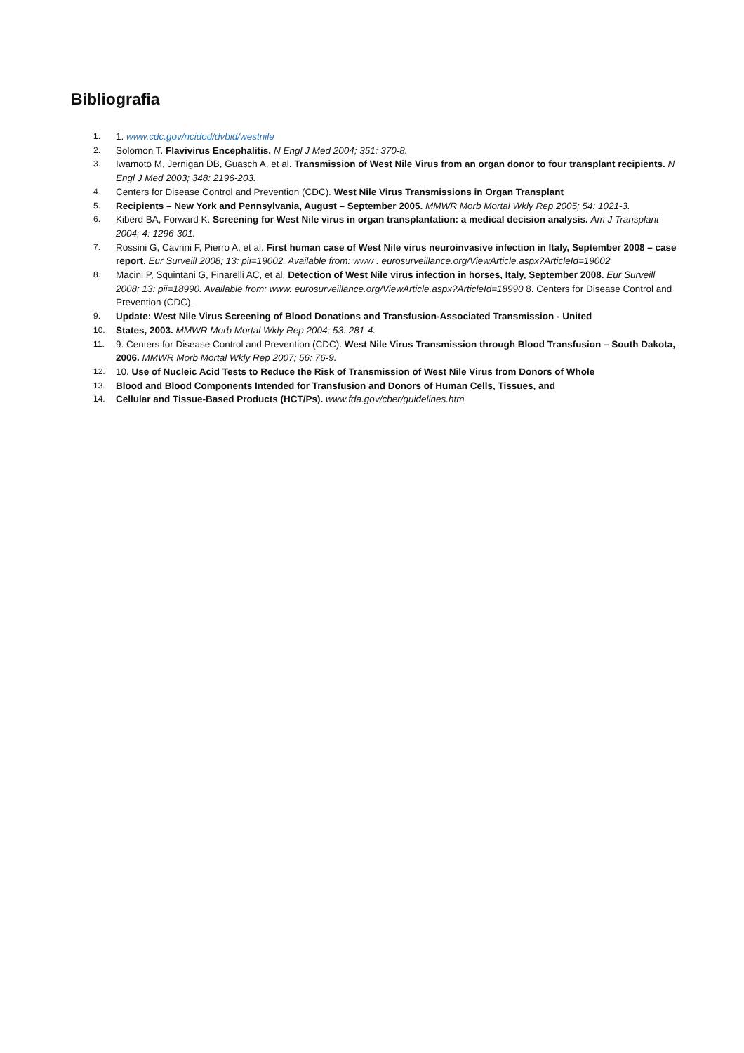Bibliografia
1. 1. www.cdc.gov/ncidod/dvbid/westnile
2. Solomon T. Flavivirus Encephalitis. N Engl J Med 2004; 351: 370-8.
3. Iwamoto M, Jernigan DB, Guasch A, et al. Transmission of West Nile Virus from an organ donor to four transplant recipients. N Engl J Med 2003; 348: 2196-203.
4. Centers for Disease Control and Prevention (CDC). West Nile Virus Transmissions in Organ Transplant
5. Recipients – New York and Pennsylvania, August – September 2005. MMWR Morb Mortal Wkly Rep 2005; 54: 1021-3.
6. Kiberd BA, Forward K. Screening for West Nile virus in organ transplantation: a medical decision analysis. Am J Transplant 2004; 4: 1296-301.
7. Rossini G, Cavrini F, Pierro A, et al. First human case of West Nile virus neuroinvasive infection in Italy, September 2008 – case report. Eur Surveill 2008; 13: pii=19002. Available from: www . eurosurveillance.org/ViewArticle.aspx?ArticleId=19002
8. Macini P, Squintani G, Finarelli AC, et al. Detection of West Nile virus infection in horses, Italy, September 2008. Eur Surveill 2008; 13: pii=18990. Available from: www. eurosurveillance.org/ViewArticle.aspx?ArticleId=18990 8. Centers for Disease Control and Prevention (CDC).
9. Update: West Nile Virus Screening of Blood Donations and Transfusion-Associated Transmission - United
10. States, 2003. MMWR Morb Mortal Wkly Rep 2004; 53: 281-4.
11. 9. Centers for Disease Control and Prevention (CDC). West Nile Virus Transmission through Blood Transfusion – South Dakota, 2006. MMWR Morb Mortal Wkly Rep 2007; 56: 76-9.
12. 10. Use of Nucleic Acid Tests to Reduce the Risk of Transmission of West Nile Virus from Donors of Whole
13. Blood and Blood Components Intended for Transfusion and Donors of Human Cells, Tissues, and
14. Cellular and Tissue-Based Products (HCT/Ps). www.fda.gov/cber/guidelines.htm